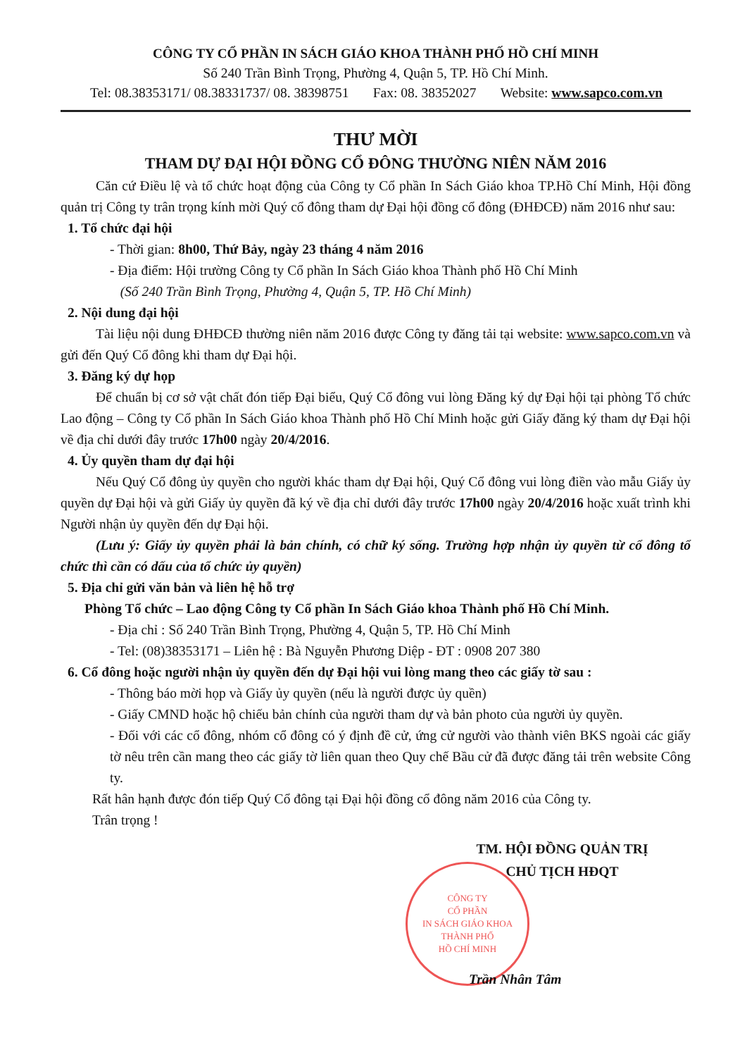CÔNG TY CỔ PHẦN IN SÁCH GIÁO KHOA THÀNH PHỐ HỒ CHÍ MINH
Số 240 Trần Bình Trọng, Phường 4, Quận 5, TP. Hồ Chí Minh.
Tel: 08.38353171/ 08.38331737/ 08. 38398751 Fax: 08. 38352027 Website: www.sapco.com.vn
THƯ MỜI
THAM DỰ ĐẠI HỘI ĐỒNG CỔ ĐÔNG THƯỜNG NIÊN NĂM 2016
Căn cứ Điều lệ và tổ chức hoạt động của Công ty Cổ phần In Sách Giáo khoa TP.Hồ Chí Minh, Hội đồng quản trị Công ty trân trọng kính mời Quý cổ đông tham dự Đại hội đồng cổ đông (ĐHĐCĐ) năm 2016 như sau:
1. Tổ chức đại hội
- Thời gian: 8h00, Thứ Bảy, ngày 23 tháng 4 năm 2016
- Địa điểm: Hội trường Công ty Cổ phần In Sách Giáo khoa Thành phố Hồ Chí Minh
(Số 240 Trần Bình Trọng, Phường 4, Quận 5, TP. Hồ Chí Minh)
2. Nội dung đại hội
Tài liệu nội dung ĐHĐCĐ thường niên năm 2016 được Công ty đăng tải tại website: www.sapco.com.vn và gửi đến Quý Cổ đông khi tham dự Đại hội.
3. Đăng ký dự họp
Để chuẩn bị cơ sở vật chất đón tiếp Đại biểu, Quý Cổ đông vui lòng Đăng ký dự Đại hội tại phòng Tổ chức Lao động – Công ty Cổ phần In Sách Giáo khoa Thành phố Hồ Chí Minh hoặc gửi Giấy đăng ký tham dự Đại hội về địa chỉ dưới đây trước 17h00 ngày 20/4/2016.
4. Ủy quyền tham dự đại hội
Nếu Quý Cổ đông ủy quyền cho người khác tham dự Đại hội, Quý Cổ đông vui lòng điền vào mẫu Giấy ủy quyền dự Đại hội và gửi Giấy ủy quyền đã ký về địa chỉ dưới đây trước 17h00 ngày 20/4/2016 hoặc xuất trình khi Người nhận ủy quyền đến dự Đại hội.
(Lưu ý: Giấy ủy quyền phải là bản chính, có chữ ký sống. Trường hợp nhận ủy quyền từ cổ đông tổ chức thì cần có dấu của tổ chức ủy quyền)
5. Địa chỉ gửi văn bản và liên hệ hỗ trợ
Phòng Tổ chức – Lao động Công ty Cổ phần In Sách Giáo khoa Thành phố Hồ Chí Minh.
- Địa chỉ : Số 240 Trần Bình Trọng, Phường 4, Quận 5, TP. Hồ Chí Minh
- Tel: (08)38353171 – Liên hệ : Bà Nguyễn Phương Diệp - ĐT : 0908 207 380
6. Cổ đông hoặc người nhận ủy quyền đến dự Đại hội vui lòng mang theo các giấy tờ sau :
- Thông báo mời họp và Giấy ủy quyền (nếu là người được ủy quền)
- Giấy CMND hoặc hộ chiếu bản chính của người tham dự và bản photo của người ủy quyền.
- Đối với các cổ đông, nhóm cổ đông có ý định đề cử, ứng cử người vào thành viên BKS ngoài các giấy tờ nêu trên cần mang theo các giấy tờ liên quan theo Quy chế Bầu cử đã được đăng tải trên website Công ty.
Rất hân hạnh được đón tiếp Quý Cổ đông tại Đại hội đồng cổ đông năm 2016 của Công ty.
Trân trọng !
TM. HỘI ĐỒNG QUẢN TRỊ
CHỦ TỊCH HĐQT
CÔNG TY
CỔ PHẦN
IN SÁCH GIÁO KHOA
THÀNH PHỐ
HỒ CHÍ MINH
Trần Nhân Tâm